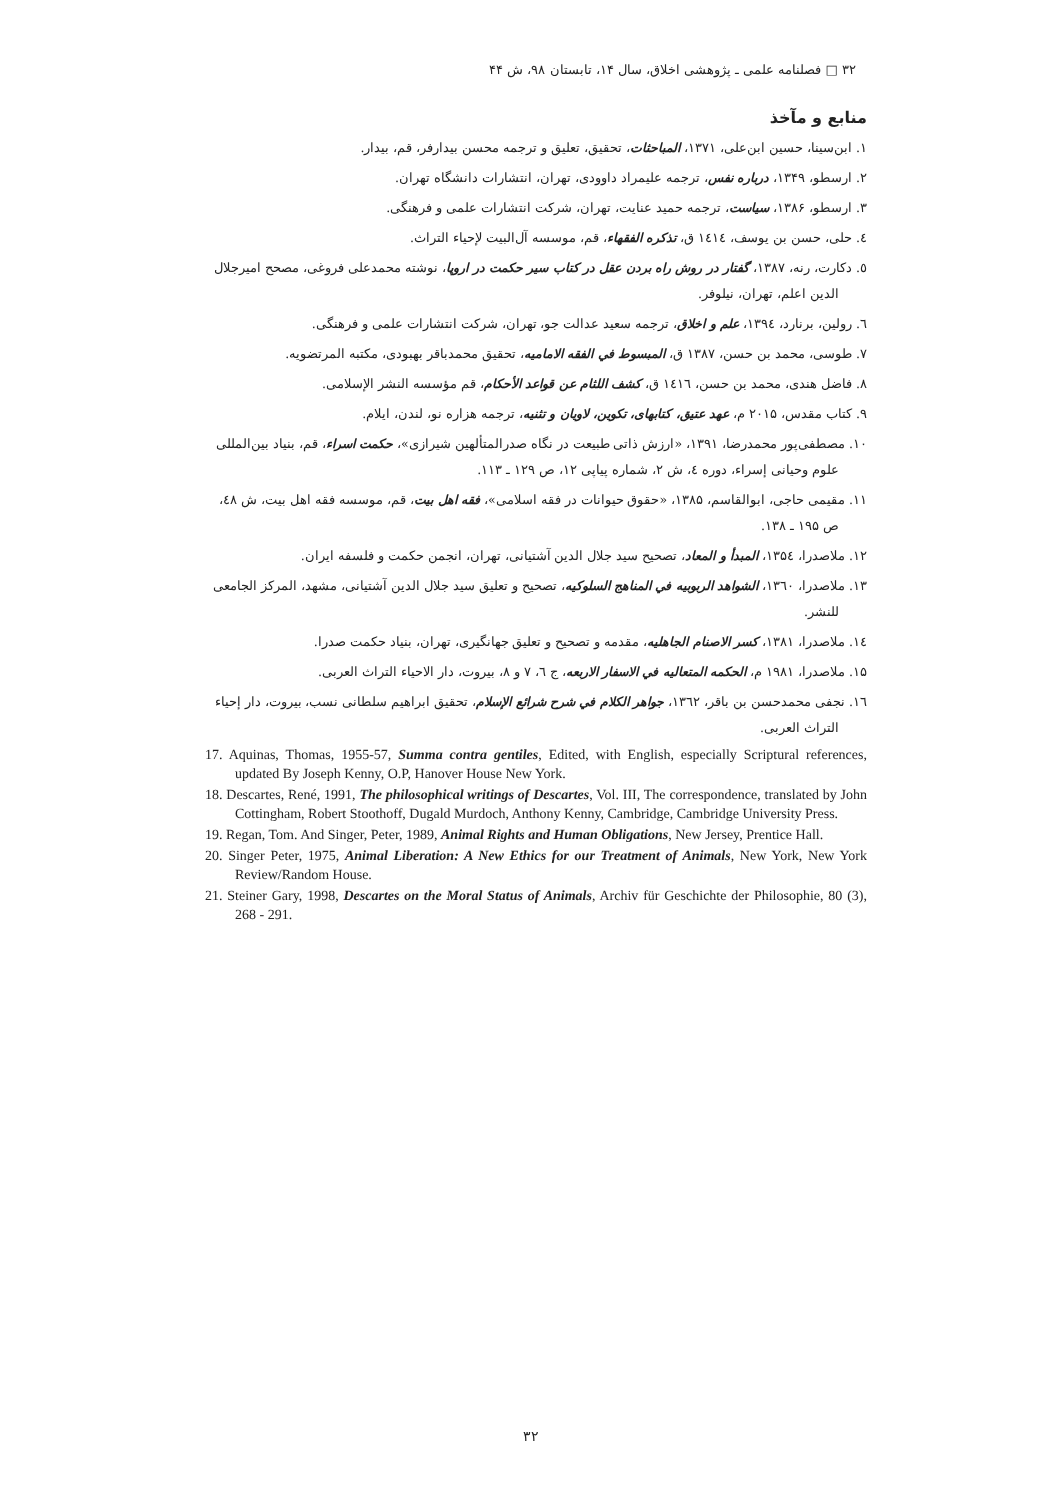۳۲ □ فصلنامه علمی ـ پژوهشی اخلاق، سال ۱۴، تابستان ۹۸، ش ۴۴
منابع و مآخذ
۱. ابن‌سینا، حسین ابن‌علی، ۱۳۷۱، المباحثات، تحقیق، تعلیق و ترجمه محسن بیدارفر، قم، بیدار.
۲. ارسطو، ۱۳۴۹، درباره نفس، ترجمه علیمراد داوودی، تهران، انتشارات دانشگاه تهران.
۳. ارسطو، ۱۳۸۶، سیاست، ترجمه حمید عنایت، تهران، شرکت انتشارات علمی و فرهنگی.
٤. حلی، حسن بن یوسف، ١٤١٤ ق، تذکره الفقهاء، قم، موسسه آل‌البیت لإحیاء التراث.
٥. دکارت، رنه، ۱۳۸۷، گفتار در روش راه بردن عقل در کتاب سیر حکمت در اروپا، نوشته محمدعلی فروغی، مصحح امیرجلال الدین اعلم، تهران، نیلوفر.
٦. رولین، برنارد، ۱۳۹٤، علم و اخلاق، ترجمه سعید عدالت جو، تهران، شرکت انتشارات علمی و فرهنگی.
۷. طوسی، محمد بن حسن، ۱۳۸۷ ق، المبسوط في الفقه الامامیه، تحقیق محمدباقر بهبودی، مکتبه المرتضویه.
۸. فاضل هندی، محمد بن حسن، ١٤١٦ ق، کشف اللثام عن قواعد الأحکام، قم مؤسسه النشر الإسلامی.
۹. کتاب مقدس، ۲۰۱۵ م، عهد عتیق، کتابهای، تکوین، لاویان و تثنیه، ترجمه هزاره نو، لندن، ایلام.
۱۰. مصطفی‌پور محمدرضا، ۱۳۹۱، «ارزش ذاتی طبیعت در نگاه صدرالمتألهین شیرازی»، حکمت اسراء، قم، بنیاد بین‌المللی علوم وحیانی إسراء، دوره ٤، ش ۲، شماره پیاپی ۱۲، ص ۱۲۹ ـ ۱۱۳.
۱۱. مقیمی حاجی، ابوالقاسم، ۱۳۸۵، «حقوق حیوانات در فقه اسلامی»، فقه اهل بیت، قم، موسسه فقه اهل بیت، ش ٤٨، ص ۱۹۵ ـ ۱۳۸.
۱۲. ملاصدرا، ۱۳۵٤، المبدأ و المعاد، تصحیح سید جلال الدین آشتیانی، تهران، انجمن حکمت و فلسفه ایران.
۱۳. ملاصدرا، ۱۳٦۰، الشواهد الربوبیه في المناهج السلوکیه، تصحیح و تعلیق سید جلال الدین آشتیانی، مشهد، المرکز الجامعی للنشر.
۱٤. ملاصدرا، ۱۳۸۱، کسر الاصنام الجاهلیه، مقدمه و تصحیح و تعلیق جهانگیری، تهران، بنیاد حکمت صدرا.
۱۵. ملاصدرا، ۱۹۸۱ م، الحکمه المتعالیه في الاسفار الاربعه، ج ٦، ۷ و ۸، بیروت، دار الاحیاء التراث العربی.
۱٦. نجفی محمدحسن بن باقر، ۱۳٦۲، جواهر الکلام في شرح شرائع الإسلام، تحقیق ابراهیم سلطانی نسب، بیروت، دار إحیاء التراث العربی.
17. Aquinas, Thomas, 1955-57, Summa contra gentiles, Edited, with English, especially Scriptural references, updated By Joseph Kenny, O.P, Hanover House New York.
18. Descartes, René, 1991, The philosophical writings of Descartes, Vol. III, The correspondence, translated by John Cottingham, Robert Stoothoff, Dugald Murdoch, Anthony Kenny, Cambridge, Cambridge University Press.
19. Regan, Tom. And Singer, Peter, 1989, Animal Rights and Human Obligations, New Jersey, Prentice Hall.
20. Singer Peter, 1975, Animal Liberation: A New Ethics for our Treatment of Animals, New York, New York Review/Random House.
21. Steiner Gary, 1998, Descartes on the Moral Status of Animals, Archiv für Geschichte der Philosophie, 80 (3), 268 - 291.
۳۲